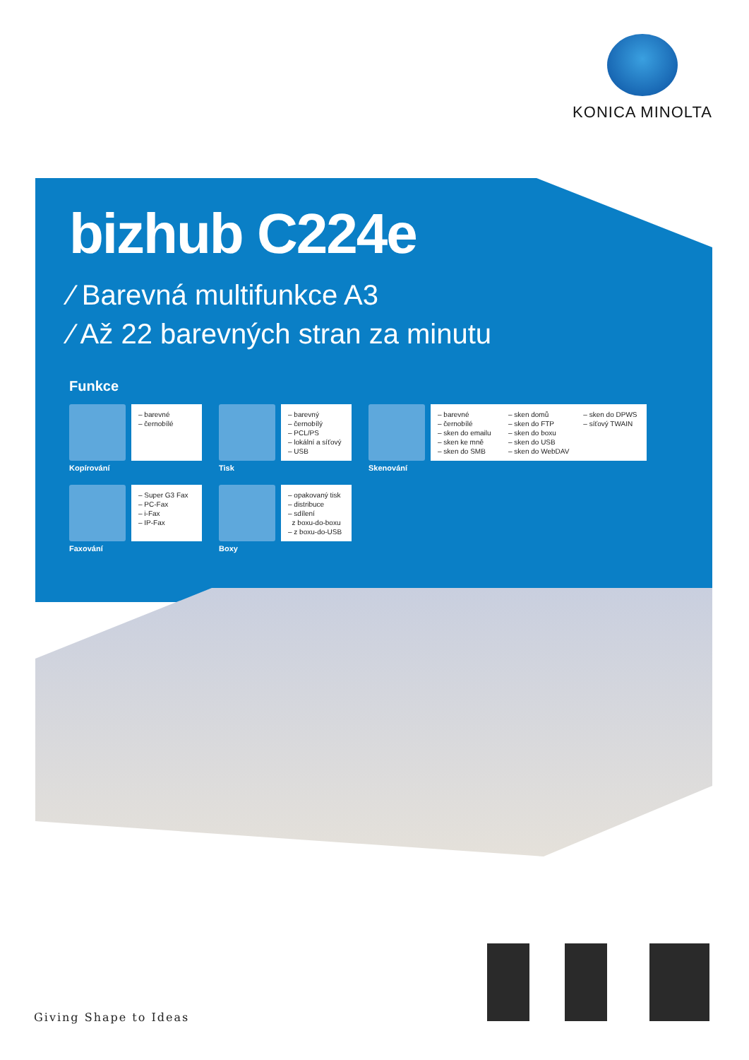KONICA MINOLTA
bizhub C224e
⁄ Barevná multifunkce A3
⁄ Až 22 barevných stran za minutu
Funkce
– barevné – černobílé
Kopírování
– barevný – černobílý – PCL/PS – lokální a síťový – USB
Tisk
– barevné – černobílé – sken do emailu – sken ke mně – sken do SMB
– sken domů – sken do FTP – sken do boxu – sken do USB – sken do WebDAV
– sken do DPWS – síťový TWAIN
Skenování
– Super G3 Fax – PC-Fax – i-Fax – IP-Fax
Faxování
– opakovaný tisk – distribuce – sdílení z boxu-do-boxu – z boxu-do-USB
Boxy
Giving Shape to Ideas